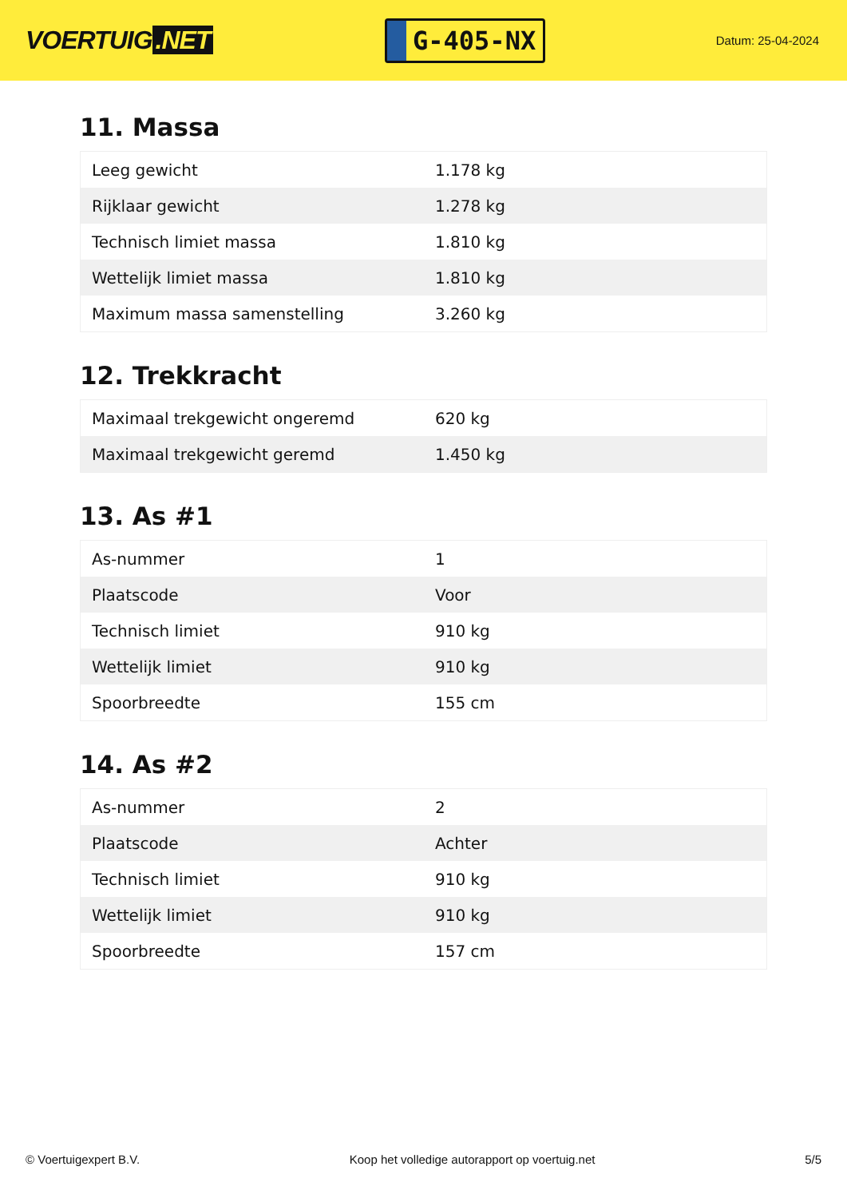VOERTUIG.NET
G-405-NX
Datum: 25-04-2024
11. Massa
| Leeg gewicht | 1.178 kg |
| Rijklaar gewicht | 1.278 kg |
| Technisch limiet massa | 1.810 kg |
| Wettelijk limiet massa | 1.810 kg |
| Maximum massa samenstelling | 3.260 kg |
12. Trekkracht
| Maximaal trekgewicht ongeremd | 620 kg |
| Maximaal trekgewicht geremd | 1.450 kg |
13. As #1
| As-nummer | 1 |
| Plaatscode | Voor |
| Technisch limiet | 910 kg |
| Wettelijk limiet | 910 kg |
| Spoorbreedte | 155 cm |
14. As #2
| As-nummer | 2 |
| Plaatscode | Achter |
| Technisch limiet | 910 kg |
| Wettelijk limiet | 910 kg |
| Spoorbreedte | 157 cm |
© Voertuigexpert B.V. Koop het volledige autorapport op voertuig.net 5/5